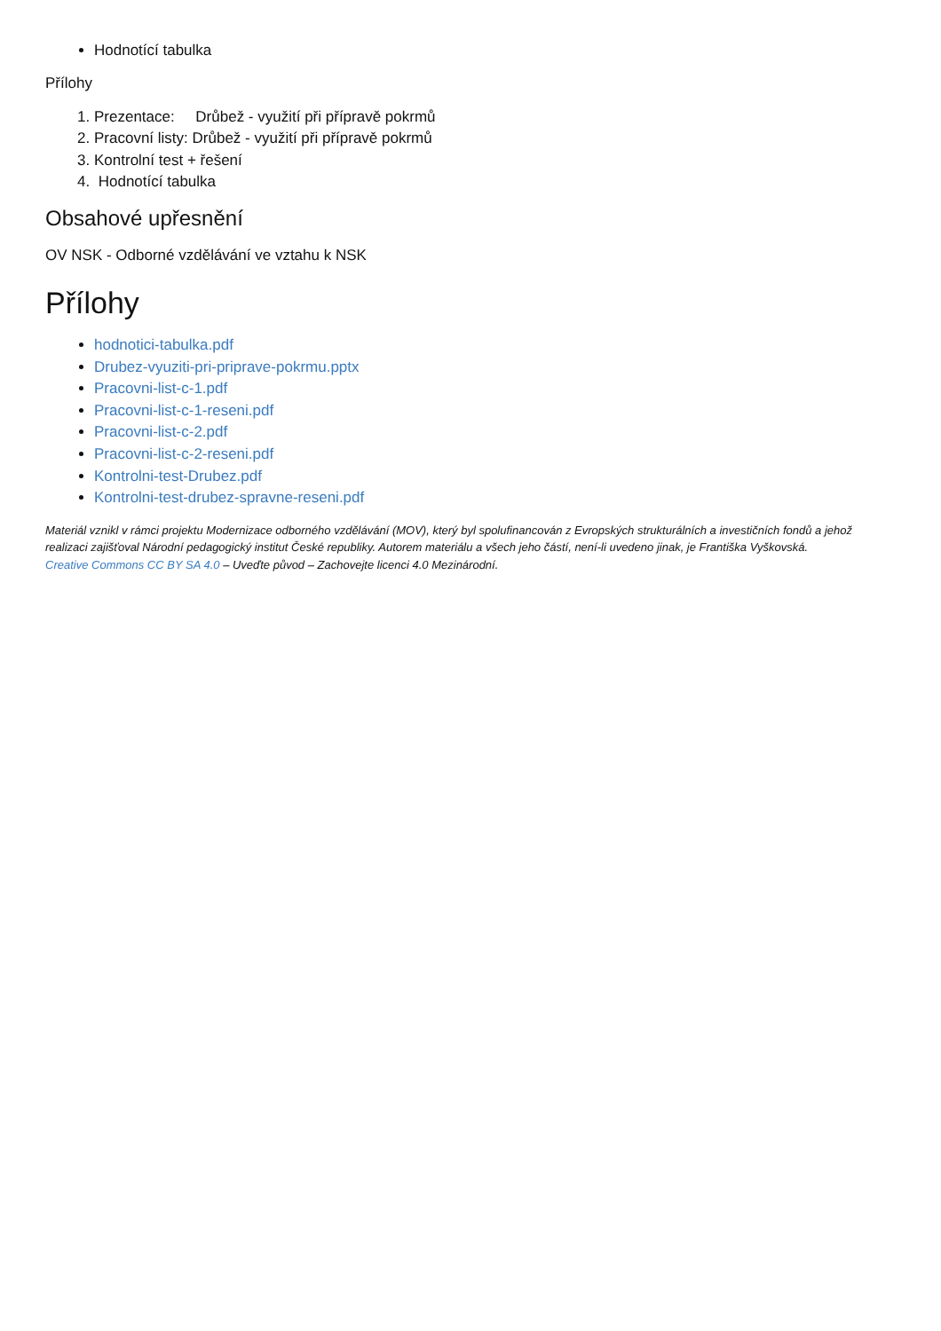Hodnotící tabulka
Přílohy
1. Prezentace: Drůbež - využití při přípravě pokrmů
2. Pracovní listy: Drůbež - využití při přípravě pokrmů
3. Kontrolní test + řešení
4. Hodnotící tabulka
Obsahové upřesnění
OV NSK - Odborné vzdělávání ve vztahu k NSK
Přílohy
hodnotici-tabulka.pdf
Drubez-vyuziti-pri-priprave-pokrmu.pptx
Pracovni-list-c-1.pdf
Pracovni-list-c-1-reseni.pdf
Pracovni-list-c-2.pdf
Pracovni-list-c-2-reseni.pdf
Kontrolni-test-Drubez.pdf
Kontrolni-test-drubez-spravne-reseni.pdf
Materiál vznikl v rámci projektu Modernizace odborného vzdělávání (MOV), který byl spolufinancován z Evropských strukturálních a investičních fondů a jehož realizaci zajišťoval Národní pedagogický institut České republiky. Autorem materiálu a všech jeho částí, není-li uvedeno jinak, je Františka Vyškovská.
Creative Commons CC BY SA 4.0 – Uveďte původ – Zachovejte licenci 4.0 Mezinárodní.